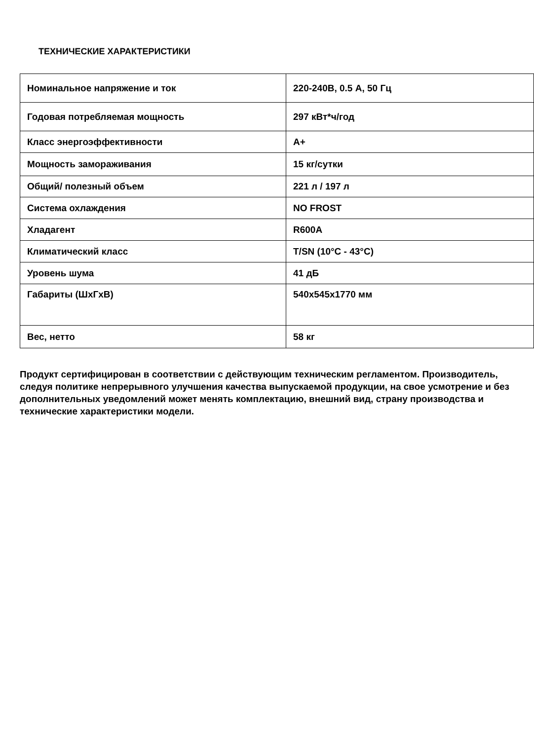ТЕХНИЧЕСКИЕ ХАРАКТЕРИСТИКИ
| Номинальное напряжение и ток | 220-240В, 0.5 А, 50 Гц |
| Годовая потребляемая мощность | 297 кВт*ч/год |
| Класс энергоэффективности | А+ |
| Мощность замораживания | 15 кг/сутки |
| Общий/ полезный объем | 221 л / 197 л |
| Система охлаждения | NO FROST |
| Хладагент | R600A |
| Климатический класс | T/SN (10°C - 43°C) |
| Уровень шума | 41 дБ |
| Габариты (ШхГхВ) | 540x545x1770 мм |
| Вес, нетто | 58 кг |
Продукт сертифицирован в соответствии с действующим техническим регламентом. Производитель, следуя политике непрерывного улучшения качества выпускаемой продукции, на свое усмотрение и без дополнительных уведомлений может менять комплектацию, внешний вид, страну производства и технические характеристики модели.